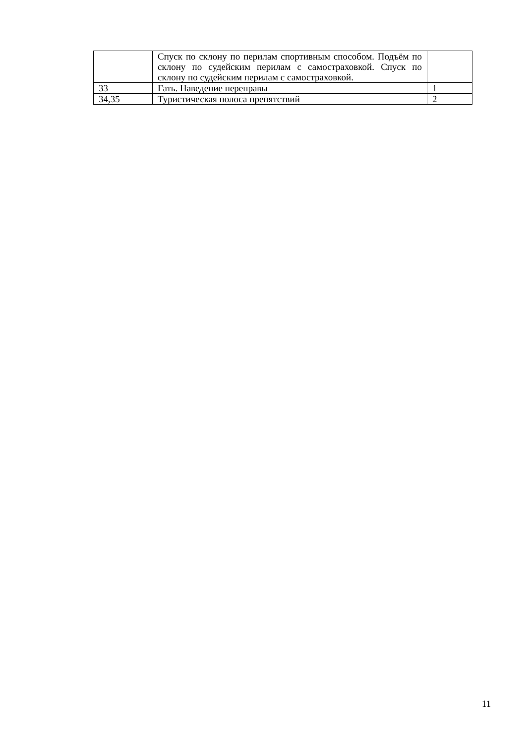| | Спуск по склону по перилам спортивным способом. Подъём по склону по судейским перилам с самостраховкой. Спуск по склону по судейским перилам с самостраховкой. | |
| 33 | Гать. Наведение переправы | 1 |
| 34,35 | Туристическая полоса препятствий | 2 |
11